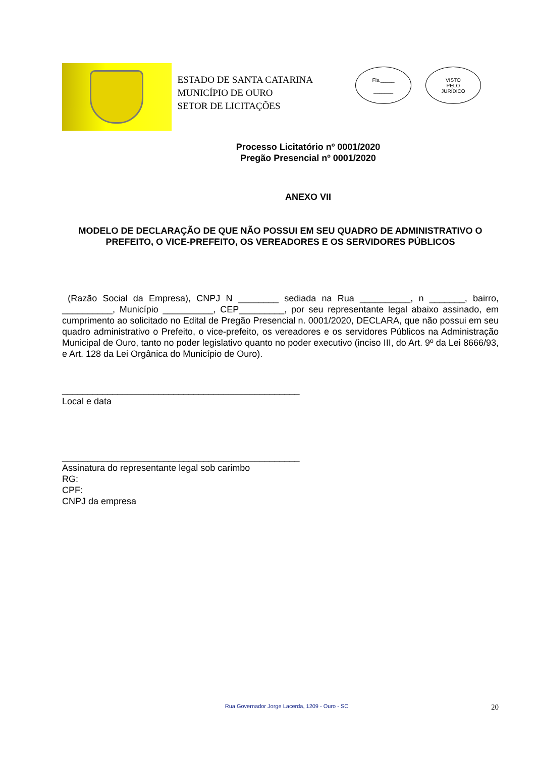ESTADO DE SANTA CATARINA
MUNICÍPIO DE OURO
SETOR DE LICITAÇÕES
Fls._____
_______
VISTO
PELO
JURÍDICO
Processo Licitatório nº 0001/2020
Pregão Presencial nº 0001/2020
ANEXO VII
MODELO DE DECLARAÇÃO DE QUE NÃO POSSUI EM SEU QUADRO DE ADMINISTRATIVO O PREFEITO, O VICE-PREFEITO, OS VEREADORES E OS SERVIDORES PÚBLICOS
(Razão Social da Empresa), CNPJ N ________ sediada na Rua __________, n _______, bairro, __________, Município __________, CEP_________, por seu representante legal abaixo assinado, em cumprimento ao solicitado no Edital de Pregão Presencial n. 0001/2020, DECLARA, que não possui em seu quadro administrativo o Prefeito, o vice-prefeito, os vereadores e os servidores Públicos na Administração Municipal de Ouro, tanto no poder legislativo quanto no poder executivo (inciso III, do Art. 9º da Lei 8666/93, e Art. 128 da Lei Orgânica do Município de Ouro).
_______________________________________________
Local e data
_______________________________________________
Assinatura do representante legal sob carimbo
RG:
CPF:
CNPJ da empresa
Rua Governador Jorge Lacerda, 1209 - Ouro - SC 20